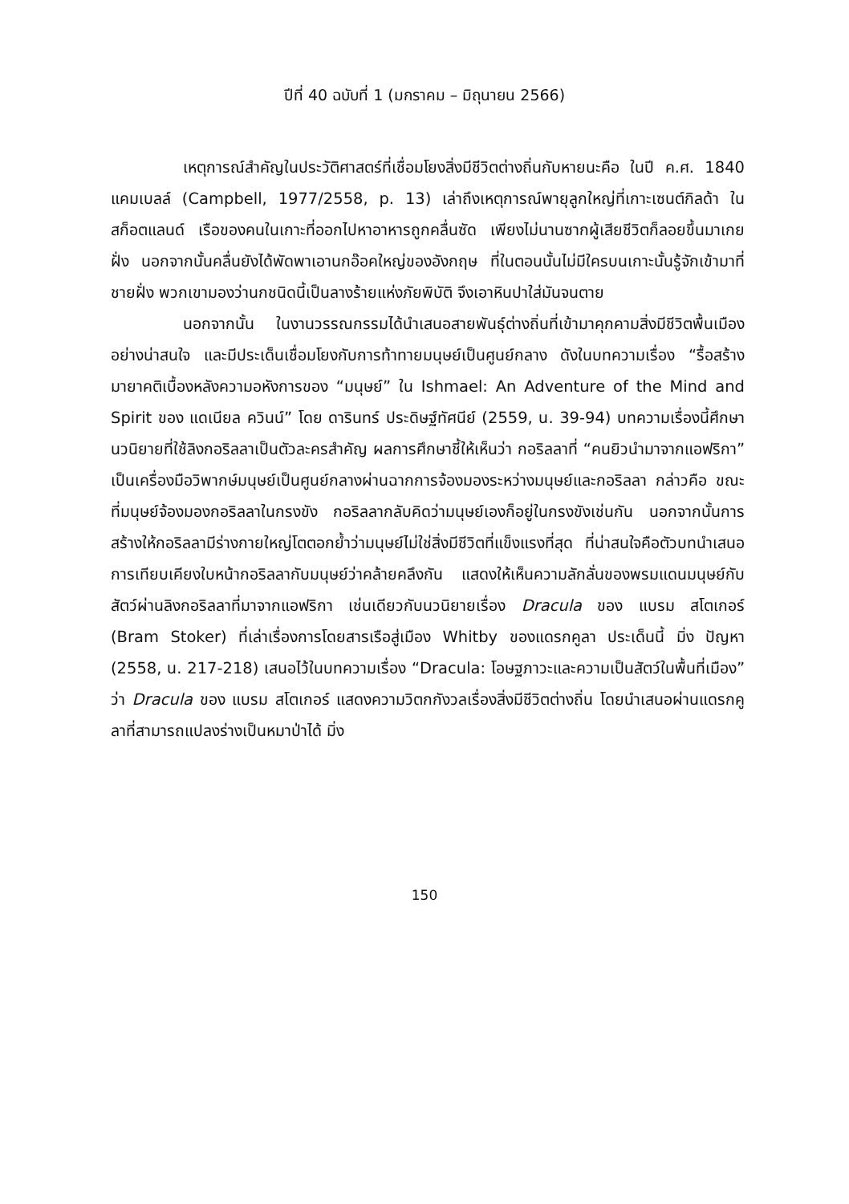ปีที่ 40 ฉบับที่ 1 (มกราคม – มิถุนายน 2566)
เหตุการณ์สำคัญในประวัติศาสตร์ที่เชื่อมโยงสิ่งมีชีวิตต่างถิ่นกับหายนะคือ ในปี ค.ศ. 1840 แคมเบลล์ (Campbell, 1977/2558, p. 13) เล่าถึงเหตุการณ์พายุลูกใหญ่ที่เกาะเซนต์กิลด้า ในสก็อตแลนด์ เรือของคนในเกาะที่ออกไปหาอาหารถูกคลื่นซัด เพียงไม่นานซากผู้เสียชีวิตก็ลอยขึ้นมาเกยฝั่ง นอกจากนั้นคลื่นยังได้พัดพาเอานกอ๊อคใหญ่ของอังกฤษ ที่ในตอนนั้นไม่มีใครบนเกาะนั้นรู้จักเข้ามาที่ชายฝั่ง พวกเขามองว่านกชนิดนี้เป็นลางร้ายแห่งภัยพิบัติ จึงเอาหินปาใส่มันจนตาย
นอกจากนั้น ในงานวรรณกรรมได้นำเสนอสายพันธุ์ต่างถิ่นที่เข้ามาคุกคามสิ่งมีชีวิตพื้นเมืองอย่างน่าสนใจ และมีประเด็นเชื่อมโยงกับการท้าทายมนุษย์เป็นศูนย์กลาง ดังในบทความเรื่อง “รื้อสร้างมายาคติเบื้องหลังความอหังการของ “มนุษย์” ใน Ishmael: An Adventure of the Mind and Spirit ของ แดเนียล ควินน์” โดย ดารินทร์ ประดิษฐ์ทัศนีย์ (2559, น. 39-94) บทความเรื่องนี้ศึกษานวนิยายที่ใช้ลิงกอริลลาเป็นตัวละครสำคัญ ผลการศึกษาชี้ให้เห็นว่า กอริลลาที่ “คนยิวนำมาจากแอฟริกา” เป็นเครื่องมือวิพากษ์มนุษย์เป็นศูนย์กลางผ่านฉากการจ้องมองระหว่างมนุษย์และกอริลลา กล่าวคือ ขณะที่มนุษย์จ้องมองกอริลลาในกรงขัง กอริลลากลับคิดว่ามนุษย์เองก็อยู่ในกรงขังเช่นกัน นอกจากนั้นการสร้างให้กอริลลามีร่างกายใหญ่โตตอกย้ำว่ามนุษย์ไม่ใช่สิ่งมีชีวิตที่แข็งแรงที่สุด ที่น่าสนใจคือตัวบทนำเสนอการเทียบเคียงใบหน้ากอริลลากับมนุษย์ว่าคล้ายคลึงกัน แสดงให้เห็นความลักลั่นของพรมแดนมนุษย์กับสัตว์ผ่านลิงกอริลลาที่มาจากแอฟริกา เช่นเดียวกับนวนิยายเรื่อง Dracula ของ แบรม สโตเกอร์ (Bram Stoker) ที่เล่าเรื่องการโดยสารเรือสู่เมือง Whitby ของแดรกคูลา ประเด็นนี้ มิ่ง ปัญหา (2558, น. 217-218) เสนอไว้ในบทความเรื่อง “Dracula: โอษฐภาวะและความเป็นสัตว์ในพื้นที่เมือง” ว่า Dracula ของ แบรม สโตเกอร์ แสดงความวิตกกังวลเรื่องสิ่งมีชีวิตต่างถิ่น โดยนำเสนอผ่านแดรกคูลาที่สามารถแปลงร่างเป็นหมาป่าได้ มิ่ง
150